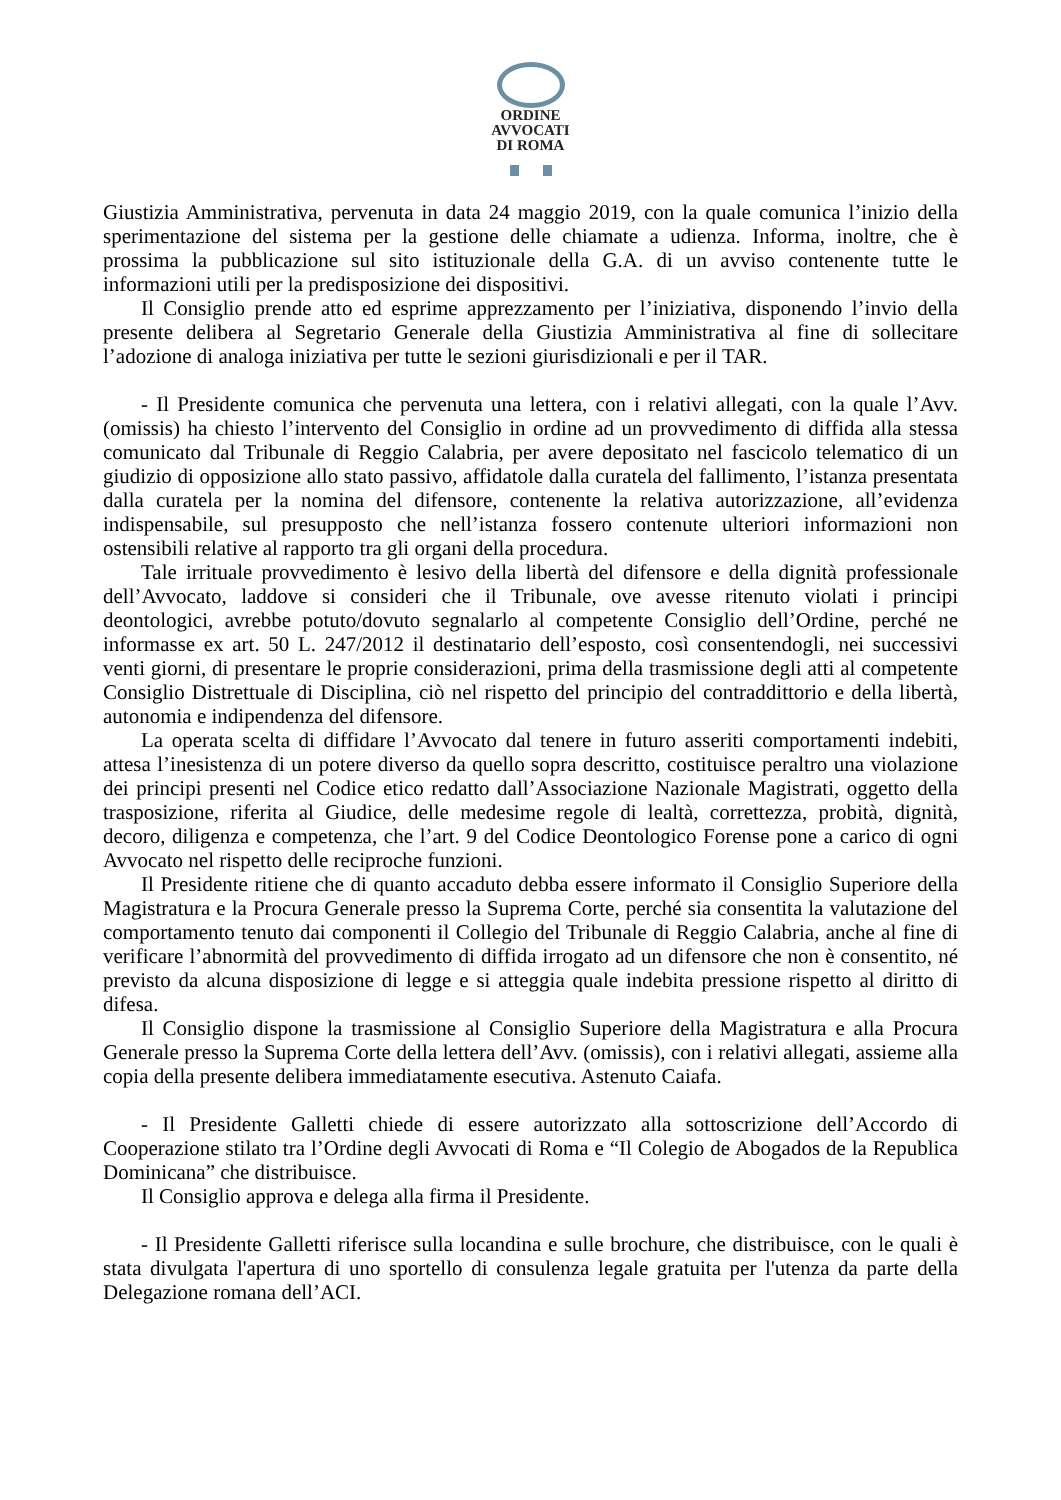ORDINE
AVVOCATI
DI ROMA
Giustizia Amministrativa, pervenuta in data 24 maggio 2019, con la quale comunica l’inizio della sperimentazione del sistema per la gestione delle chiamate a udienza. Informa, inoltre, che è prossima la pubblicazione sul sito istituzionale della G.A. di un avviso contenente tutte le informazioni utili per la predisposizione dei dispositivi.
Il Consiglio prende atto ed esprime apprezzamento per l’iniziativa, disponendo l’invio della presente delibera al Segretario Generale della Giustizia Amministrativa al fine di sollecitare l’adozione di analoga iniziativa per tutte le sezioni giurisdizionali e per il TAR.
- Il Presidente comunica che pervenuta una lettera, con i relativi allegati, con la quale l’Avv. (omissis) ha chiesto l’intervento del Consiglio in ordine ad un provvedimento di diffida alla stessa comunicato dal Tribunale di Reggio Calabria, per avere depositato nel fascicolo telematico di un giudizio di opposizione allo stato passivo, affidatole dalla curatela del fallimento, l’istanza presentata dalla curatela per la nomina del difensore, contenente la relativa autorizzazione, all’evidenza indispensabile, sul presupposto che nell’istanza fossero contenute ulteriori informazioni non ostensibili relative al rapporto tra gli organi della procedura.
Tale irrituale provvedimento è lesivo della libertà del difensore e della dignità professionale dell’Avvocato, laddove si consideri che il Tribunale, ove avesse ritenuto violati i principi deontologici, avrebbe potuto/dovuto segnalarlo al competente Consiglio dell’Ordine, perché ne informasse ex art. 50 L. 247/2012 il destinatario dell’esposto, così consentendogli, nei successivi venti giorni, di presentare le proprie considerazioni, prima della trasmissione degli atti al competente Consiglio Distrettuale di Disciplina, ciò nel rispetto del principio del contraddittorio e della libertà, autonomia e indipendenza del difensore.
La operata scelta di diffidare l’Avvocato dal tenere in futuro asseriti comportamenti indebiti, attesa l’inesistenza di un potere diverso da quello sopra descritto, costituisce peraltro una violazione dei principi presenti nel Codice etico redatto dall’Associazione Nazionale Magistrati, oggetto della trasposizione, riferita al Giudice, delle medesime regole di lealtà, correttezza, probità, dignità, decoro, diligenza e competenza, che l’art. 9 del Codice Deontologico Forense pone a carico di ogni Avvocato nel rispetto delle reciproche funzioni.
Il Presidente ritiene che di quanto accaduto debba essere informato il Consiglio Superiore della Magistratura e la Procura Generale presso la Suprema Corte, perché sia consentita la valutazione del comportamento tenuto dai componenti il Collegio del Tribunale di Reggio Calabria, anche al fine di verificare l’abnormità del provvedimento di diffida irrogato ad un difensore che non è consentito, né previsto da alcuna disposizione di legge e si atteggia quale indebita pressione rispetto al diritto di difesa.
Il Consiglio dispone la trasmissione al Consiglio Superiore della Magistratura e alla Procura Generale presso la Suprema Corte della lettera dell’Avv. (omissis), con i relativi allegati, assieme alla copia della presente delibera immediatamente esecutiva. Astenuto Caiafa.
- Il Presidente Galletti chiede di essere autorizzato alla sottoscrizione dell’Accordo di Cooperazione stilato tra l’Ordine degli Avvocati di Roma e “Il Colegio de Abogados de la Republica Dominicana” che distribuisce.
Il Consiglio approva e delega alla firma il Presidente.
- Il Presidente Galletti riferisce sulla locandina e sulle brochure, che distribuisce, con le quali è stata divulgata l'apertura di uno sportello di consulenza legale gratuita per l'utenza da parte della Delegazione romana dell’ACI.